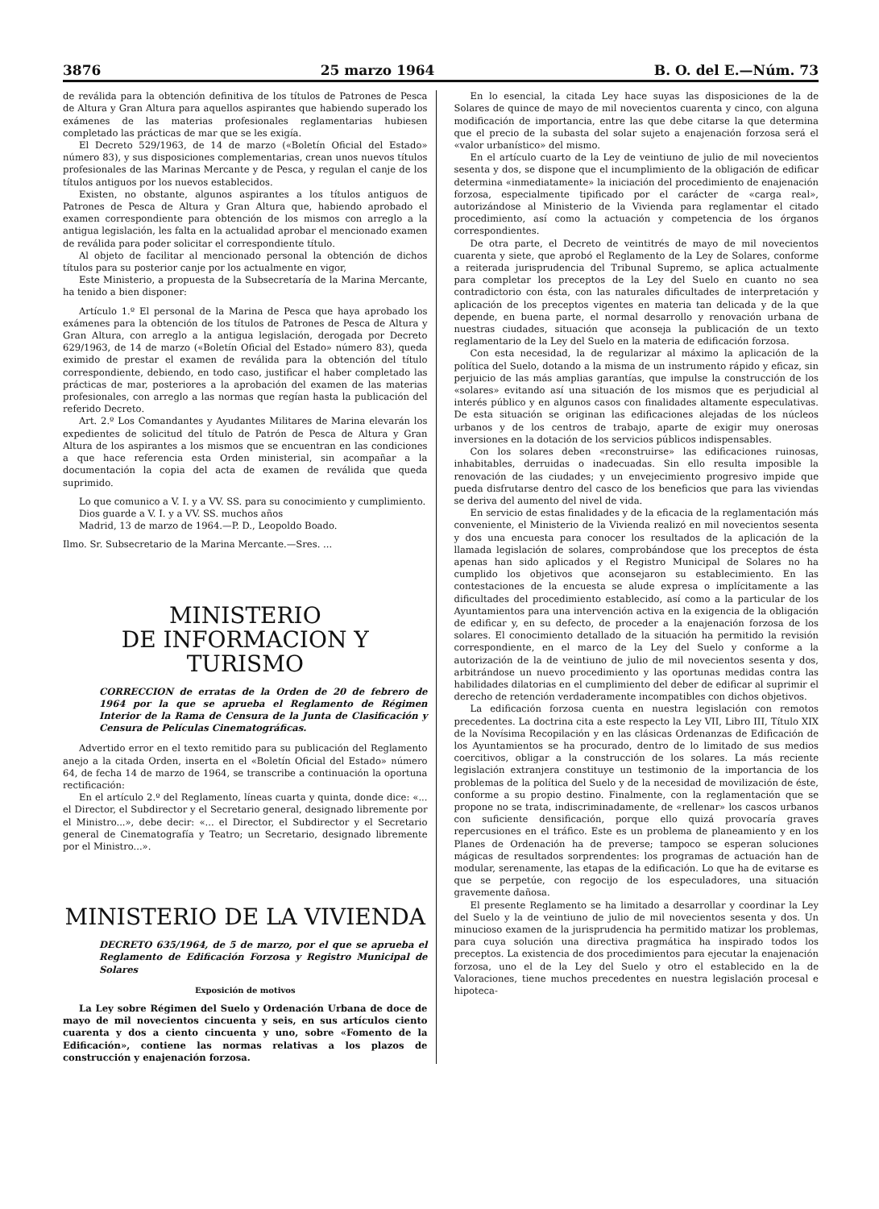3876 25 marzo 1964 B. O. del E.—Núm. 73
de reválida para la obtención definitiva de los títulos de Patrones de Pesca de Altura y Gran Altura para aquellos aspirantes que habiendo superado los exámenes de las materias profesionales reglamentarias hubiesen completado las prácticas de mar que se les exigía.
El Decreto 529/1963, de 14 de marzo («Boletín Oficial del Estado» número 83), y sus disposiciones complementarias, crean unos nuevos títulos profesionales de las Marinas Mercante y de Pesca, y regulan el canje de los títulos antiguos por los nuevos establecidos.
Existen, no obstante, algunos aspirantes a los títulos antiguos de Patrones de Pesca de Altura y Gran Altura que, habiendo aprobado el examen correspondiente para obtención de los mismos con arreglo a la antigua legislación, les falta en la actualidad aprobar el mencionado examen de reválida para poder solicitar el correspondiente título.
Al objeto de facilitar al mencionado personal la obtención de dichos títulos para su posterior canje por los actualmente en vigor,
Este Ministerio, a propuesta de la Subsecretaría de la Marina Mercante, ha tenido a bien disponer:
Artículo 1.º El personal de la Marina de Pesca que haya aprobado los exámenes para la obtención de los títulos de Patrones de Pesca de Altura y Gran Altura, con arreglo a la antigua legislación, derogada por Decreto 629/1963, de 14 de marzo («Boletín Oficial del Estado» número 83), queda eximido de prestar el examen de reválida para la obtención del título correspondiente, debiendo, en todo caso, justificar el haber completado las prácticas de mar, posteriores a la aprobación del examen de las materias profesionales, con arreglo a las normas que regían hasta la publicación del referido Decreto.
Art. 2.º Los Comandantes y Ayudantes Militares de Marina elevarán los expedientes de solicitud del título de Patrón de Pesca de Altura y Gran Altura de los aspirantes a los mismos que se encuentran en las condiciones a que hace referencia esta Orden ministerial, sin acompañar a la documentación la copia del acta de examen de reválida que queda suprimido.
Lo que comunico a V. I. y a VV. SS. para su conocimiento y cumplimiento.
Dios guarde a V. I. y a VV. SS. muchos años
Madrid, 13 de marzo de 1964.—P. D., Leopoldo Boado.
Ilmo. Sr. Subsecretario de la Marina Mercante.—Sres. ...
MINISTERIO
DE INFORMACION Y TURISMO
CORRECCION de erratas de la Orden de 20 de febrero de 1964 por la que se aprueba el Reglamento de Régimen Interior de la Rama de Censura de la Junta de Clasificación y Censura de Películas Cinematográficas.
Advertido error en el texto remitido para su publicación del Reglamento anejo a la citada Orden, inserta en el «Boletín Oficial del Estado» número 64, de fecha 14 de marzo de 1964, se transcribe a continuación la oportuna rectificación:
En el artículo 2.º del Reglamento, líneas cuarta y quinta, donde dice: «... el Director, el Subdirector y el Secretario general, designado libremente por el Ministro...», debe decir: «... el Director, el Subdirector y el Secretario general de Cinematografía y Teatro; un Secretario, designado libremente por el Ministro...».
MINISTERIO DE LA VIVIENDA
DECRETO 635/1964, de 5 de marzo, por el que se aprueba el Reglamento de Edificación Forzosa y Registro Municipal de Solares
Exposición de motivos
La Ley sobre Régimen del Suelo y Ordenación Urbana de doce de mayo de mil novecientos cincuenta y seis, en sus artículos ciento cuarenta y dos a ciento cincuenta y uno, sobre «Fomento de la Edificación», contiene las normas relativas a los plazos de construcción y enajenación forzosa.
En lo esencial, la citada Ley hace suyas las disposiciones de la de Solares de quince de mayo de mil novecientos cuarenta y cinco, con alguna modificación de importancia, entre las que debe citarse la que determina que el precio de la subasta del solar sujeto a enajenación forzosa será el «valor urbanístico» del mismo.
En el artículo cuarto de la Ley de veintiuno de julio de mil novecientos sesenta y dos, se dispone que el incumplimiento de la obligación de edificar determina «inmediatamente» la iniciación del procedimiento de enajenación forzosa, especialmente tipificado por el carácter de «carga real», autorizándose al Ministerio de la Vivienda para reglamentar el citado procedimiento, así como la actuación y competencia de los órganos correspondientes.
De otra parte, el Decreto de veintitrés de mayo de mil novecientos cuarenta y siete, que aprobó el Reglamento de la Ley de Solares, conforme a reiterada jurisprudencia del Tribunal Supremo, se aplica actualmente para completar los preceptos de la Ley del Suelo en cuanto no sea contradictorio con ésta, con las naturales dificultades de interpretación y aplicación de los preceptos vigentes en materia tan delicada y de la que depende, en buena parte, el normal desarrollo y renovación urbana de nuestras ciudades, situación que aconseja la publicación de un texto reglamentario de la Ley del Suelo en la materia de edificación forzosa.
Con esta necesidad, la de regularizar al máximo la aplicación de la política del Suelo, dotando a la misma de un instrumento rápido y eficaz, sin perjuicio de las más amplias garantías, que impulse la construcción de los «solares» evitando así una situación de los mismos que es perjudicial al interés público y en algunos casos con finalidades altamente especulativas. De esta situación se originan las edificaciones alejadas de los núcleos urbanos y de los centros de trabajo, aparte de exigir muy onerosas inversiones en la dotación de los servicios públicos indispensables.
Con los solares deben «reconstruirse» las edificaciones ruinosas, inhabitables, derruidas o inadecuadas. Sin ello resulta imposible la renovación de las ciudades; y un envejecimiento progresivo impide que pueda disfrutarse dentro del casco de los beneficios que para las viviendas se deriva del aumento del nivel de vida.
En servicio de estas finalidades y de la eficacia de la reglamentación más conveniente, el Ministerio de la Vivienda realizó en mil novecientos sesenta y dos una encuesta para conocer los resultados de la aplicación de la llamada legislación de solares, comprobándose que los preceptos de ésta apenas han sido aplicados y el Registro Municipal de Solares no ha cumplido los objetivos que aconsejaron su establecimiento. En las contestaciones de la encuesta se alude expresa o implícitamente a las dificultades del procedimiento establecido, así como a la particular de los Ayuntamientos para una intervención activa en la exigencia de la obligación de edificar y, en su defecto, de proceder a la enajenación forzosa de los solares. El conocimiento detallado de la situación ha permitido la revisión correspondiente, en el marco de la Ley del Suelo y conforme a la autorización de la de veintiuno de julio de mil novecientos sesenta y dos, arbitrándose un nuevo procedimiento y las oportunas medidas contra las habilidades dilatorias en el cumplimiento del deber de edificar al suprimir el derecho de retención verdaderamente incompatibles con dichos objetivos.
La edificación forzosa cuenta en nuestra legislación con remotos precedentes. La doctrina cita a este respecto la Ley VII, Libro III, Título XIX de la Novísima Recopilación y en las clásicas Ordenanzas de Edificación de los Ayuntamientos se ha procurado, dentro de lo limitado de sus medios coercitivos, obligar a la construcción de los solares. La más reciente legislación extranjera constituye un testimonio de la importancia de los problemas de la política del Suelo y de la necesidad de movilización de éste, conforme a su propio destino. Finalmente, con la reglamentación que se propone no se trata, indiscriminadamente, de «rellenar» los cascos urbanos con suficiente densificación, porque ello quizá provocaría graves repercusiones en el tráfico. Este es un problema de planeamiento y en los Planes de Ordenación ha de preverse; tampoco se esperan soluciones mágicas de resultados sorprendentes: los programas de actuación han de modular, serenamente, las etapas de la edificación. Lo que ha de evitarse es que se perpetúe, con regocijo de los especuladores, una situación gravemente dañosa.
El presente Reglamento se ha limitado a desarrollar y coordinar la Ley del Suelo y la de veintiuno de julio de mil novecientos sesenta y dos. Un minucioso examen de la jurisprudencia ha permitido matizar los problemas, para cuya solución una directiva pragmática ha inspirado todos los preceptos. La existencia de dos procedimientos para ejecutar la enajenación forzosa, uno el de la Ley del Suelo y otro el establecido en la de Valoraciones, tiene muchos precedentes en nuestra legislación procesal e hipoteca-